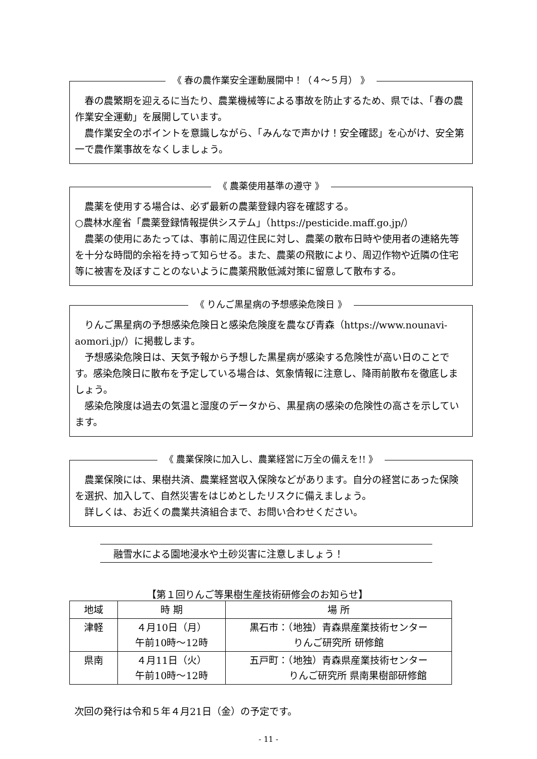《 春の農作業安全運動展開中！（４～５月） 》
春の農繁期を迎えるに当たり、農業機械等による事故を防止するため、県では、「春の農作業安全運動」を展開しています。
農作業安全のポイントを意識しながら、「みんなで声かけ！安全確認」を心がけ、安全第一で農作業事故をなくしましょう。
《 農薬使用基準の遵守 》
農薬を使用する場合は、必ず最新の農薬登録内容を確認する。
○農林水産省「農薬登録情報提供システム」（https://pesticide.maff.go.jp/）
農薬の使用にあたっては、事前に周辺住民に対し、農薬の散布日時や使用者の連絡先等を十分な時間的余裕を持って知らせる。また、農薬の飛散により、周辺作物や近隣の住宅等に被害を及ぼすことのないように農薬飛散低減対策に留意して散布する。
《 りんご黒星病の予想感染危険日 》
りんご黒星病の予想感染危険日と感染危険度を農なび青森（https://www.nounavi-aomori.jp/）に掲載します。
予想感染危険日は、天気予報から予想した黒星病が感染する危険性が高い日のことです。感染危険日に散布を予定している場合は、気象情報に注意し、降雨前散布を徹底しましょう。
感染危険度は過去の気温と湿度のデータから、黒星病の感染の危険性の高さを示しています。
《 農業保険に加入し、農業経営に万全の備えを!! 》
農業保険には、果樹共済、農業経営収入保険などがあります。自分の経営にあった保険を選択、加入して、自然災害をはじめとしたリスクに備えましょう。
詳しくは、お近くの農業共済組合まで、お問い合わせください。
融雪水による園地浸水や土砂災害に注意しましょう！
【第１回りんご等果樹生産技術研修会のお知らせ】
| 地域 | 時 期 | 場 所 |
| --- | --- | --- |
| 津軽 | ４月10日（月） 午前10時～12時 | 黒石市：（地独）青森県産業技術センター りんご研究所 研修館 |
| 県南 | ４月11日（火） 午前10時～12時 | 五戸町：（地独）青森県産業技術センター りんご研究所 県南果樹部研修館 |
次回の発行は令和５年４月21日（金）の予定です。
- 11 -